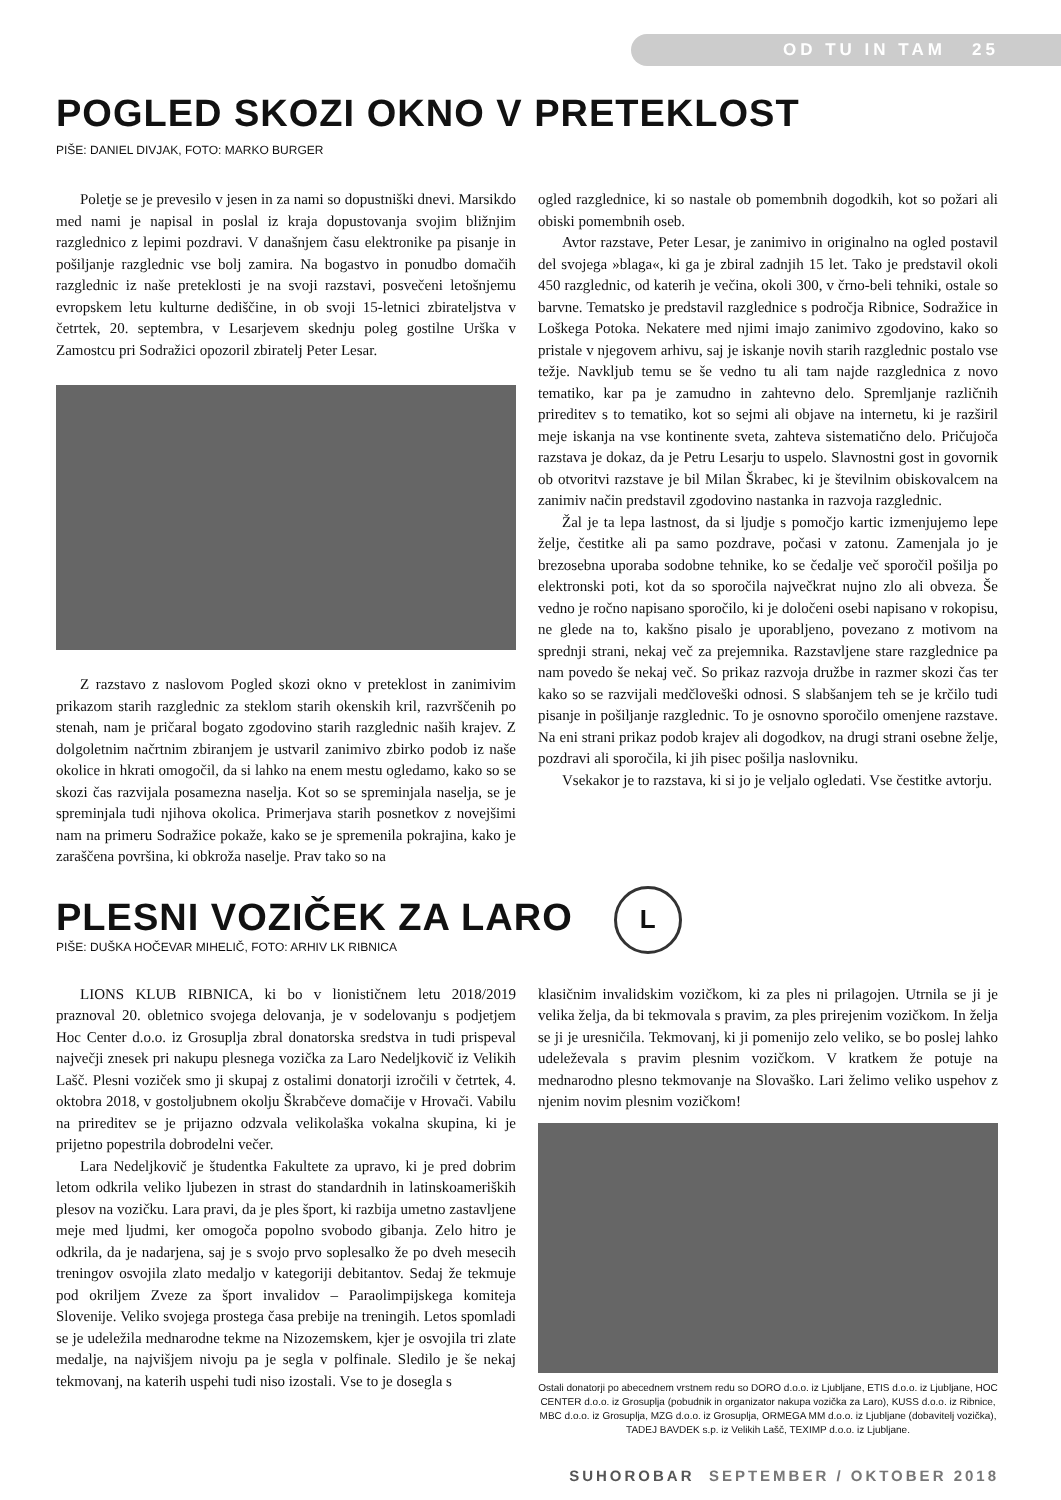OD TU IN TAM 25
POGLED SKOZI OKNO V PRETEKLOST
PIŠE: DANIEL DIVJAK, FOTO: MARKO BURGER
Poletje se je prevesilo v jesen in za nami so dopustniški dnevi. Marsikdo med nami je napisal in poslal iz kraja dopustovanja svojim bližnjim razglednico z lepimi pozdravi. V današnjem času elektronike pa pisanje in pošiljanje razglednic vse bolj zamira. Na bogastvo in ponudbo domačih razglednic iz naše preteklosti je na svoji razstavi, posvečeni letošnjemu evropskem letu kulturne dediščine, in ob svoji 15-letnici zbirateljstva v četrtek, 20. septembra, v Lesarjevem skednju poleg gostilne Urška v Zamostcu pri Sodražici opozoril zbiratelj Peter Lesar.
Z razstavo z naslovom Pogled skozi okno v preteklost in zanimivim prikazom starih razglednic za steklom starih okenskih kril, razvrščenih po stenah, nam je pričaral bogato zgodovino starih razglednic naših krajev. Z dolgoletnim načrtnim zbiranjem je ustvaril zanimivo zbirko podob iz naše okolice in hkrati omogočil, da si lahko na enem mestu ogledamo, kako so se skozi čas razvijala posamezna naselja. Kot so se spreminjala naselja, se je spreminjala tudi njihova okolica. Primerjava starih posnetkov z novejšimi nam na primeru Sodražice pokaže, kako se je spremenila pokrajina, kako je zaraščena površina, ki obkroža naselje. Prav tako so na
ogled razglednice, ki so nastale ob pomembnih dogodkih, kot so požari ali obiski pomembnih oseb.
Avtor razstave, Peter Lesar, je zanimivo in originalno na ogled postavil del svojega »blaga«, ki ga je zbiral zadnjih 15 let. Tako je predstavil okoli 450 razglednic, od katerih je večina, okoli 300, v črno-beli tehniki, ostale so barvne. Tematsko je predstavil razglednice s področja Ribnice, Sodražice in Loškega Potoka. Nekatere med njimi imajo zanimivo zgodovino, kako so pristale v njegovem arhivu, saj je iskanje novih starih razglednic postalo vse težje. Navkljub temu se še vedno tu ali tam najde razglednica z novo tematiko, kar pa je zamudno in zahtevno delo. Spremljanje različnih prireditev s to tematiko, kot so sejmi ali objave na internetu, ki je razširil meje iskanja na vse kontinente sveta, zahteva sistematično delo. Pričujoča razstava je dokaz, da je Petru Lesarju to uspelo. Slavnostni gost in govornik ob otvoritvi razstave je bil Milan Škrabec, ki je številnim obiskovalcem na zanimiv način predstavil zgodovino nastanka in razvoja razglednic.
Žal je ta lepa lastnost, da si ljudje s pomočjo kartic izmenjujemo lepe želje, čestitke ali pa samo pozdrave, počasi v zatonu. Zamenjala jo je brezosebna uporaba sodobne tehnike, ko se čedalje več sporočil pošilja po elektronski poti, kot da so sporočila največkrat nujno zlo ali obveza. Še vedno je ročno napisano sporočilo, ki je določeni osebi napisano v rokopisu, ne glede na to, kakšno pisalo je uporabljeno, povezano z motivom na sprednji strani, nekaj več za prejemnika. Razstavljene stare razglednice pa nam povedo še nekaj več. So prikaz razvoja družbe in razmer skozi čas ter kako so se razvijali medčloveški odnosi. S slabšanjem teh se je krčilo tudi pisanje in pošiljanje razglednic. To je osnovno sporočilo omenjene razstave. Na eni strani prikaz podob krajev ali dogodkov, na drugi strani osebne želje, pozdravi ali sporočila, ki jih pisec pošilja naslovniku.
Vsekakor je to razstava, ki si jo je veljalo ogledati. Vse čestitke avtorju.
PLESNI VOZIČEK ZA LARO L
PIŠE: DUŠKA HOČEVAR MIHELIČ, FOTO: ARHIV LK RIBNICA
LIONS KLUB RIBNICA, ki bo v lionističnem letu 2018/2019 praznoval 20. obletnico svojega delovanja, je v sodelovanju s podjetjem Hoc Center d.o.o. iz Grosuplja zbral donatorska sredstva in tudi prispeval največji znesek pri nakupu plesnega vozička za Laro Nedeljkovič iz Velikih Lašč. Plesni voziček smo ji skupaj z ostalimi donatorji izročili v četrtek, 4. oktobra 2018, v gostoljubnem okolju Škrabčeve domačije v Hrovači. Vabilu na prireditev se je prijazno odzvala velikolaška vokalna skupina, ki je prijetno popestrila dobrodelni večer.
Lara Nedeljkovič je študentka Fakultete za upravo, ki je pred dobrim letom odkrila veliko ljubezen in strast do standardnih in latinskoameriških plesov na vozičku. Lara pravi, da je ples šport, ki razbija umetno zastavljene meje med ljudmi, ker omogoča popolno svobodo gibanja. Zelo hitro je odkrila, da je nadarjena, saj je s svojo prvo soplesalko že po dveh mesecih treningov osvojila zlato medaljo v kategoriji debitantov. Sedaj že tekmuje pod okriljem Zveze za šport invalidov – Paraolimpijskega komiteja Slovenije. Veliko svojega prostega časa prebije na treningih. Letos spomladi se je udeležila mednarodne tekme na Nizozemskem, kjer je osvojila tri zlate medalje, na najvišjem nivoju pa je segla v polfinale. Sledilo je še nekaj tekmovanj, na katerih uspehi tudi niso izostali. Vse to je dosegla s
klasičnim invalidskim vozičkom, ki za ples ni prilagojen. Utrnila se ji je velika želja, da bi tekmovala s pravim, za ples prirejenim vozičkom. In želja se ji je uresničila. Tekmovanj, ki ji pomenijo zelo veliko, se bo poslej lahko udeleževala s pravim plesnim vozičkom. V kratkem že potuje na mednarodno plesno tekmovanje na Slovaško. Lari želimo veliko uspehov z njenim novim plesnim vozičkom!
Ostali donatorji po abecednem vrstnem redu so DORO d.o.o. iz Ljubljane, ETIS d.o.o. iz Ljubljane, HOC CENTER d.o.o. iz Grosuplja (pobudnik in organizator nakupa vozička za Laro), KUSS d.o.o. iz Ribnice, MBC d.o.o. iz Grosuplja, MZG d.o.o. iz Grosuplja, ORMEGA MM d.o.o. iz Ljubljane (dobavitelj vozička), TADEJ BAVDEK s.p. iz Velikih Lašč, TEXIMP d.o.o. iz Ljubljane.
SUHOROBAR SEPTEMBER / OKTOBER 2018